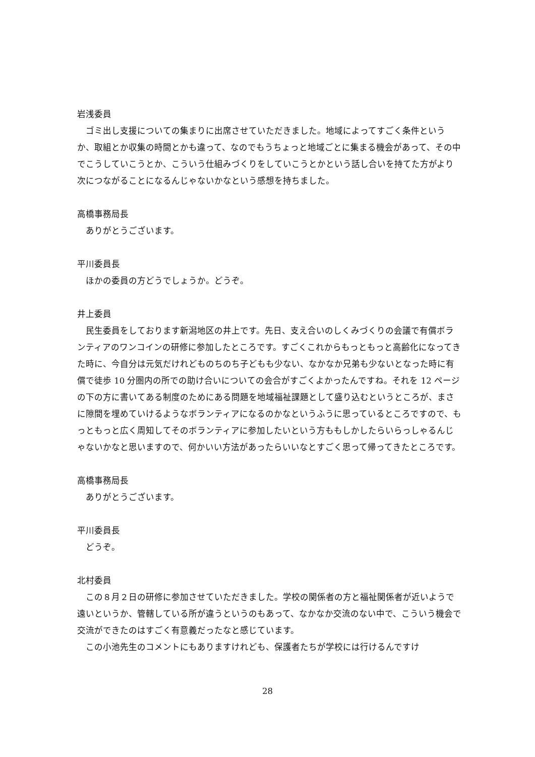岩浅委員
ゴミ出し支援についての集まりに出席させていただきました。地域によってすごく条件というか、取組とか収集の時間とかも違って、なのでもうちょっと地域ごとに集まる機会があって、その中でこうしていこうとか、こういう仕組みづくりをしていこうとかという話し合いを持てた方がより次につながることになるんじゃないかなという感想を持ちました。
高橋事務局長
ありがとうございます。
平川委員長
ほかの委員の方どうでしょうか。どうぞ。
井上委員
民生委員をしております新潟地区の井上です。先日、支え合いのしくみづくりの会議で有償ボランティアのワンコインの研修に参加したところです。すごくこれからもっともっと高齢化になってきた時に、今自分は元気だけれどものちのち子どもも少ない、なかなか兄弟も少ないとなった時に有償で徒歩 10 分圏内の所での助け合いについての会合がすごくよかったんですね。それを 12 ページの下の方に書いてある制度のためにある問題を地域福祉課題として盛り込むというところが、まさに隙間を埋めていけるようなボランティアになるのかなというふうに思っているところですので、もっともっと広く周知してそのボランティアに参加したいという方ももしかしたらいらっしゃるんじゃないかなと思いますので、何かいい方法があったらいいなとすごく思って帰ってきたところです。
高橋事務局長
ありがとうございます。
平川委員長
どうぞ。
北村委員
この８月２日の研修に参加させていただきました。学校の関係者の方と福祉関係者が近いようで遠いというか、管轄している所が違うというのもあって、なかなか交流のない中で、こういう機会で交流ができたのはすごく有意義だったなと感じています。
この小池先生のコメントにもありますけれども、保護者たちが学校には行けるんですけ
28